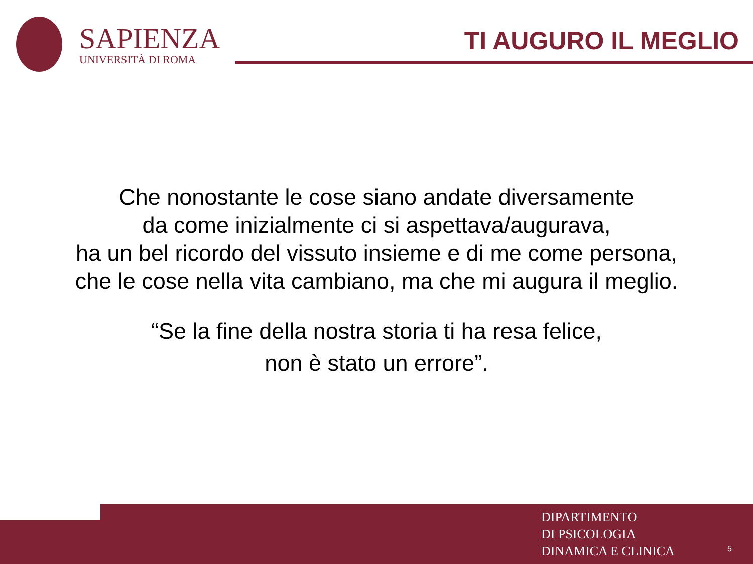SAPIENZA
UNIVERSITÀ DI ROMA
TI AUGURO IL MEGLIO
Che nonostante le cose siano andate diversamente
da come inizialmente ci si aspettava/augurava,
ha un bel ricordo del vissuto insieme e di me come persona,
che le cose nella vita cambiano, ma che mi augura il meglio.
“Se la fine della nostra storia ti ha resa felice,
non è stato un errore”.
DIPARTIMENTO
DI PSICOLOGIA
DINAMICA E CLINICA
5